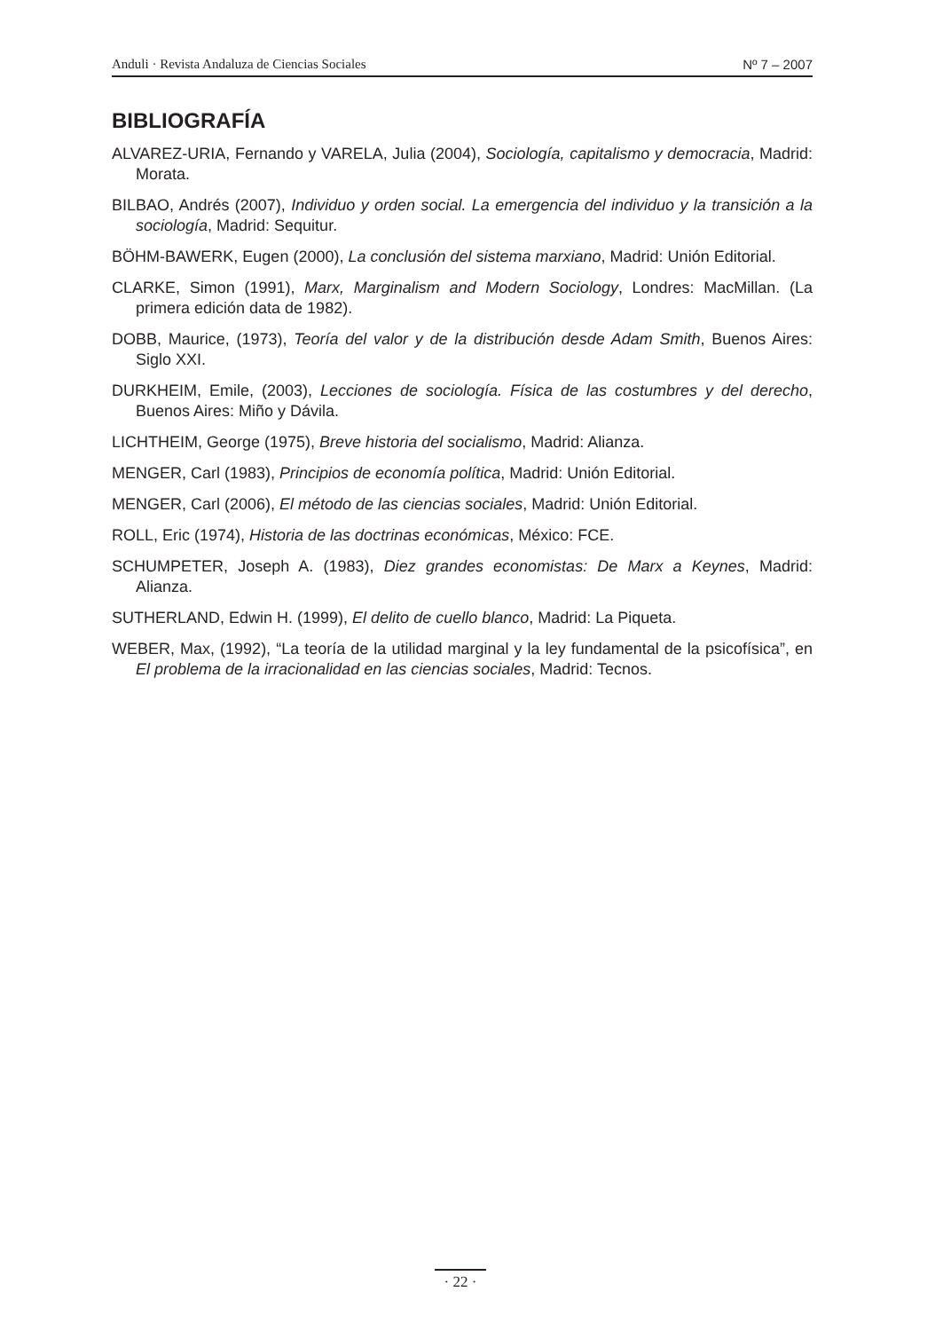Anduli · Revista Andaluza de Ciencias Sociales Nº 7 – 2007
BIBLIOGRAFÍA
ALVAREZ-URIA, Fernando y VARELA, Julia (2004), Sociología, capitalismo y democracia, Madrid: Morata.
BILBAO, Andrés (2007), Individuo y orden social. La emergencia del individuo y la transición a la sociología, Madrid: Sequitur.
BÖHM-BAWERK, Eugen (2000), La conclusión del sistema marxiano, Madrid: Unión Editorial.
CLARKE, Simon (1991), Marx, Marginalism and Modern Sociology, Londres: MacMillan. (La primera edición data de 1982).
DOBB, Maurice, (1973), Teoría del valor y de la distribución desde Adam Smith, Buenos Aires: Siglo XXI.
DURKHEIM, Emile, (2003), Lecciones de sociología. Física de las costumbres y del derecho, Buenos Aires: Miño y Dávila.
LICHTHEIM, George (1975), Breve historia del socialismo, Madrid: Alianza.
MENGER, Carl (1983), Principios de economía política, Madrid: Unión Editorial.
MENGER, Carl (2006), El método de las ciencias sociales, Madrid: Unión Editorial.
ROLL, Eric (1974), Historia de las doctrinas económicas, México: FCE.
SCHUMPETER, Joseph A. (1983), Diez grandes economistas: De Marx a Keynes, Madrid: Alianza.
SUTHERLAND, Edwin H. (1999), El delito de cuello blanco, Madrid: La Piqueta.
WEBER, Max, (1992), “La teoría de la utilidad marginal y la ley fundamental de la psicofísica”, en El problema de la irracionalidad en las ciencias sociales, Madrid: Tecnos.
· 22 ·